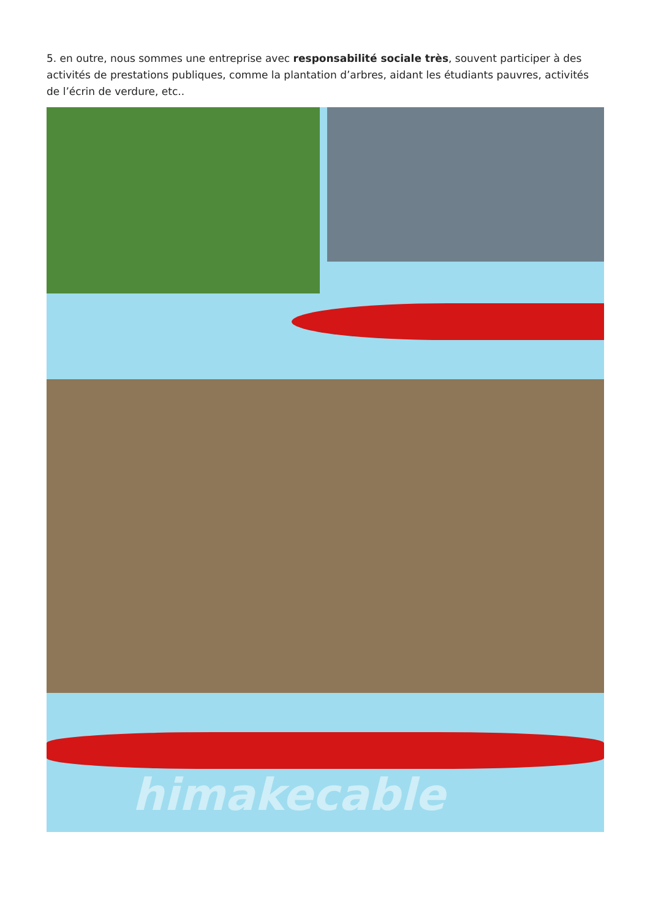5. en outre, nous sommes une entreprise avec responsabilité sociale très, souvent participer à des activités de prestations publiques, comme la plantation d’arbres, aidant les étudiants pauvres, activités de l’écrin de verdure, etc..
himakecable